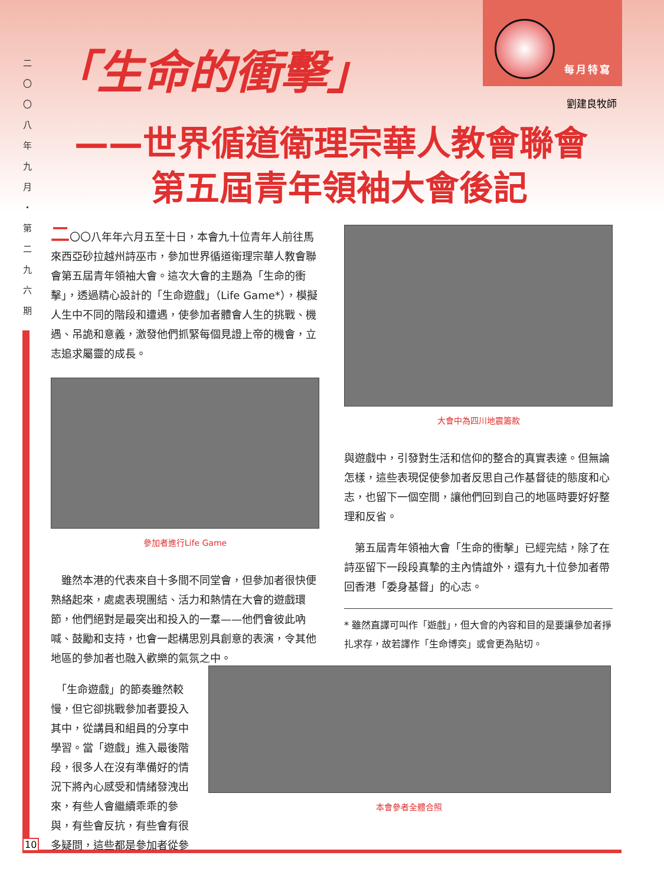二
〇
〇
八
年
九
月
・
第
二
九
六
期
10
每月特寫
「生命的衝擊」
劉建良牧師
——世界循道衛理宗華人教會聯會
第五屆青年領袖大會後記
二〇〇八年年六月五至十日，本會九十位青年人前往馬來西亞砂拉越州詩巫市，參加世界循道衛理宗華人教會聯會第五屆青年領袖大會。這次大會的主題為「生命的衝擊」，透過精心設計的「生命遊戲」（Life Game*），模擬人生中不同的階段和遭遇，使參加者體會人生的挑戰、機遇、吊詭和意義，激發他們抓緊每個見證上帝的機會，立志追求屬靈的成長。
參加者進行Life Game
　雖然本港的代表來自十多間不同堂會，但參加者很快便熟絡起來，處處表現團結、活力和熱情在大會的遊戲環節，他們絕對是最突出和投入的一羣——他們會彼此吶喊、鼓勵和支持，也會一起構思別具創意的表演，令其他地區的參加者也融入歡樂的氣氛之中。
　「生命遊戲」的節奏雖然較慢，但它卻挑戰參加者要投入其中，從講員和組員的分享中學習。當「遊戲」進入最後階段，很多人在沒有準備好的情況下將內心感受和情緒發洩出來，有些人會繼續乖乖的參與，有些會反抗，有些會有很多疑問，這些都是參加者從參
大會中為四川地震籌款
與遊戲中，引發對生活和信仰的整合的真實表達。但無論怎樣，這些表現促使參加者反思自己作基督徒的態度和心志，也留下一個空間，讓他們回到自己的地區時要好好整理和反省。
　第五屆青年領袖大會「生命的衝擊」已經完結，除了在詩巫留下一段段真摯的主內情誼外，還有九十位參加者帶回香港「委身基督」的心志。
* 雖然直譯可叫作「遊戲」，但大會的內容和目的是要讓參加者掙扎求存，故若譯作「生命博奕」或會更為貼切。
本會參者全體合照